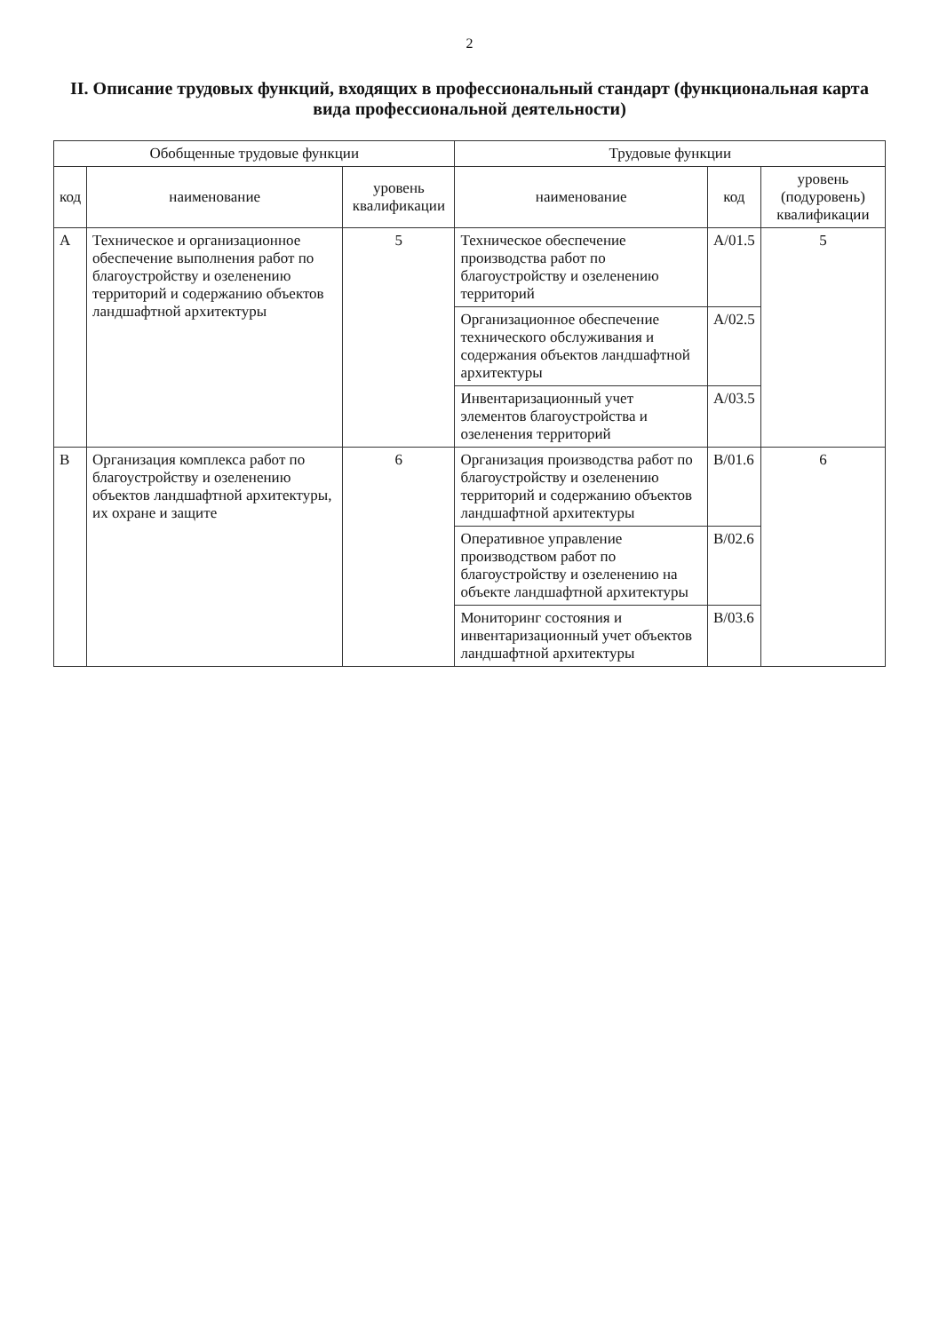2
II. Описание трудовых функций, входящих в профессиональный стандарт (функциональная карта вида профессиональной деятельности)
| Обобщенные трудовые функции | | | Трудовые функции | | |
| --- | --- | --- | --- | --- | --- |
| код | наименование | уровень квалификации | наименование | код | уровень (подуровень) квалификации |
| А | Техническое и организационное обеспечение выполнения работ по благоустройству и озеленению территорий и содержанию объектов ландшафтной архитектуры | 5 | Техническое обеспечение производства работ по благоустройству и озеленению территорий | А/01.5 | 5 |
| | | | Организационное обеспечение технического обслуживания и содержания объектов ландшафтной архитектуры | А/02.5 | |
| | | | Инвентаризационный учет элементов благоустройства и озеленения территорий | А/03.5 | |
| В | Организация комплекса работ по благоустройству и озеленению объектов ландшафтной архитектуры, их охране и защите | 6 | Организация производства работ по благоустройству и озеленению территорий и содержанию объектов ландшафтной архитектуры | В/01.6 | 6 |
| | | | Оперативное управление производством работ по благоустройству и озеленению на объекте ландшафтной архитектуры | В/02.6 | |
| | | | Мониторинг состояния и инвентаризационный учет объектов ландшафтной архитектуры | В/03.6 | |